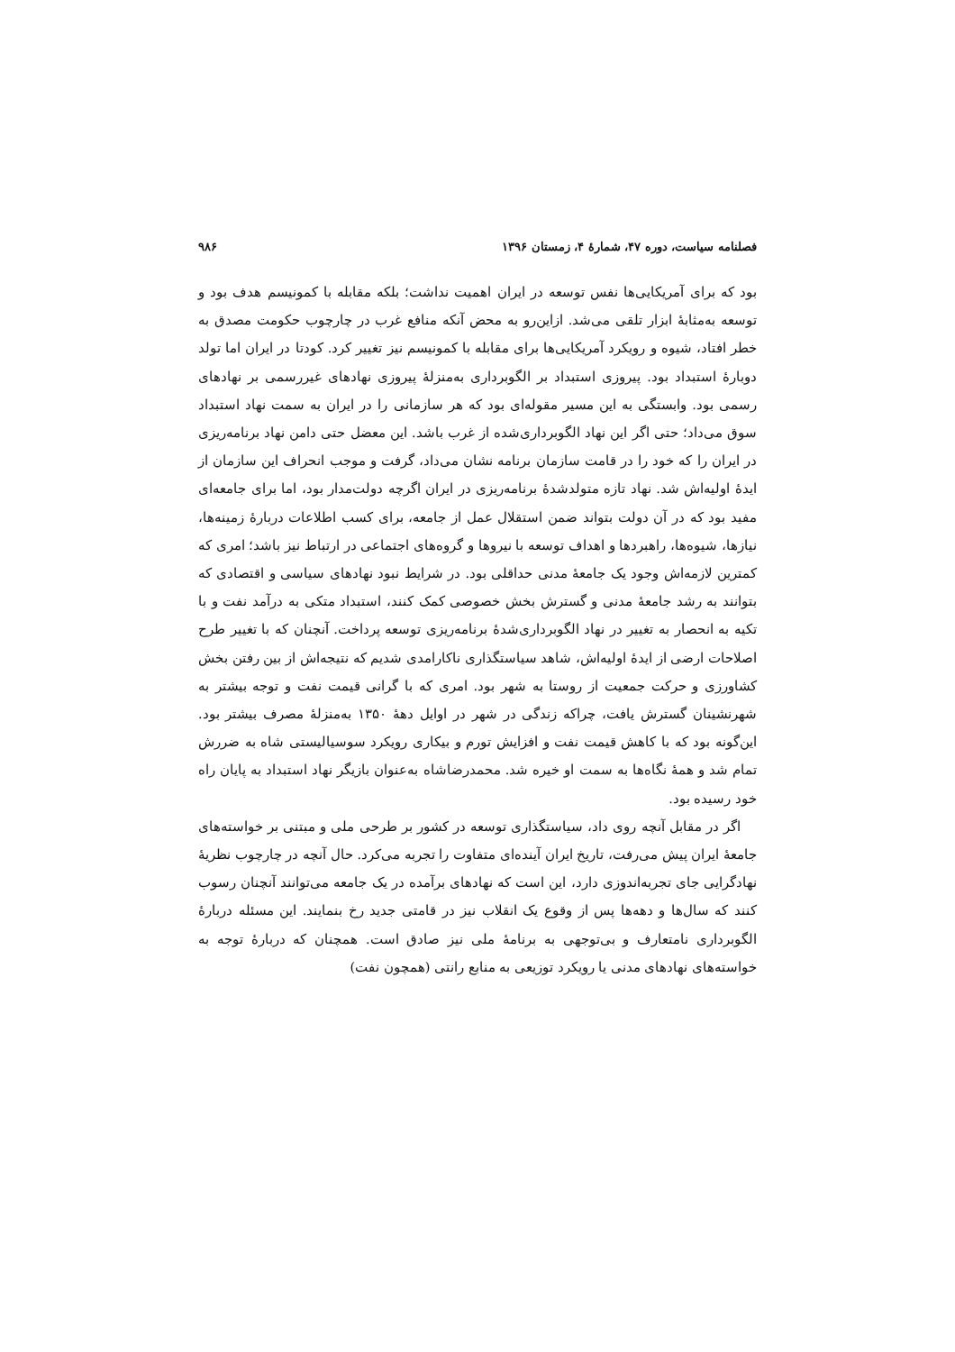فصلنامه سیاست، دوره ۴۷، شمارهٔ ۴، زمستان ۱۳۹۶ ۹۸۶
بود که برای آمریکایی‌ها نفس توسعه در ایران اهمیت نداشت؛ بلکه مقابله با کمونیسم هدف بود و توسعه به‌مثابهٔ ابزار تلقی می‌شد. ازاین‌رو به محض آنکه منافع غرب در چارچوب حکومت مصدق به خطر افتاد، شیوه و رویکرد آمریکایی‌ها برای مقابله با کمونیسم نیز تغییر کرد. کودتا در ایران اما تولد دوبارهٔ استبداد بود. پیروزی استبداد بر الگوبرداری به‌منزلهٔ پیروزی نهادهای غیررسمی بر نهادهای رسمی بود. وابستگی به این مسیر مقوله‌ای بود که هر سازمانی را در ایران به سمت نهاد استبداد سوق می‌داد؛ حتی اگر این نهاد الگوبرداری‌شده از غرب باشد. این معضل حتی دامن نهاد برنامه‌ریزی در ایران را که خود را در قامت سازمان برنامه نشان می‌داد، گرفت و موجب انحراف این سازمان از ایدهٔ اولیه‌اش شد. نهاد تازه متولدشدهٔ برنامه‌ریزی در ایران اگرچه دولت‌مدار بود، اما برای جامعه‌ای مفید بود که در آن دولت بتواند ضمن استقلال عمل از جامعه، برای کسب اطلاعات دربارهٔ زمینه‌ها، نیازها، شیوه‌ها، راهبردها و اهداف توسعه با نیروها و گروه‌های اجتماعی در ارتباط نیز باشد؛ امری که کمترین لازمه‌اش وجود یک جامعهٔ مدنی حداقلی بود. در شرایط نبود نهادهای سیاسی و اقتصادی که بتوانند به رشد جامعهٔ مدنی و گسترش بخش خصوصی کمک کنند، استبداد متکی به درآمد نفت و با تکیه به انحصار به تغییر در نهاد الگوبرداری‌شدهٔ برنامه‌ریزی توسعه پرداخت. آنچنان که با تغییر طرح اصلاحات ارضی از ایدهٔ اولیه‌اش، شاهد سیاستگذاری ناکارامدی شدیم که نتیجه‌اش از بین رفتن بخش کشاورزی و حرکت جمعیت از روستا به شهر بود. امری که با گرانی قیمت نفت و توجه بیشتر به شهرنشینان گسترش یافت، چراکه زندگی در شهر در اوایل دههٔ ۱۳۵۰ به‌منزلهٔ مصرف بیشتر بود. این‌گونه بود که با کاهش قیمت نفت و افزایش تورم و بیکاری رویکرد سوسیالیستی شاه به ضررش تمام شد و همهٔ نگاه‌ها به سمت او خیره شد. محمدرضاشاه به‌عنوان بازیگر نهاد استبداد به پایان راه خود رسیده بود.
اگر در مقابل آنچه روی داد، سیاستگذاری توسعه در کشور بر طرحی ملی و مبتنی بر خواسته‌های جامعهٔ ایران پیش می‌رفت، تاریخ ایران آینده‌ای متفاوت را تجربه می‌کرد. حال آنچه در چارچوب نظریهٔ نهادگرایی جای تجربه‌اندوزی دارد، این است که نهادهای برآمده در یک جامعه می‌توانند آنچنان رسوب کنند که سال‌ها و دهه‌ها پس از وقوع یک انقلاب نیز در قامتی جدید رخ بنمایند. این مسئله دربارهٔ الگوبرداری نامتعارف و بی‌توجهی به برنامهٔ ملی نیز صادق است. همچنان که دربارهٔ توجه به خواسته‌های نهادهای مدنی یا رویکرد توزیعی به منابع رانتی (همچون نفت)